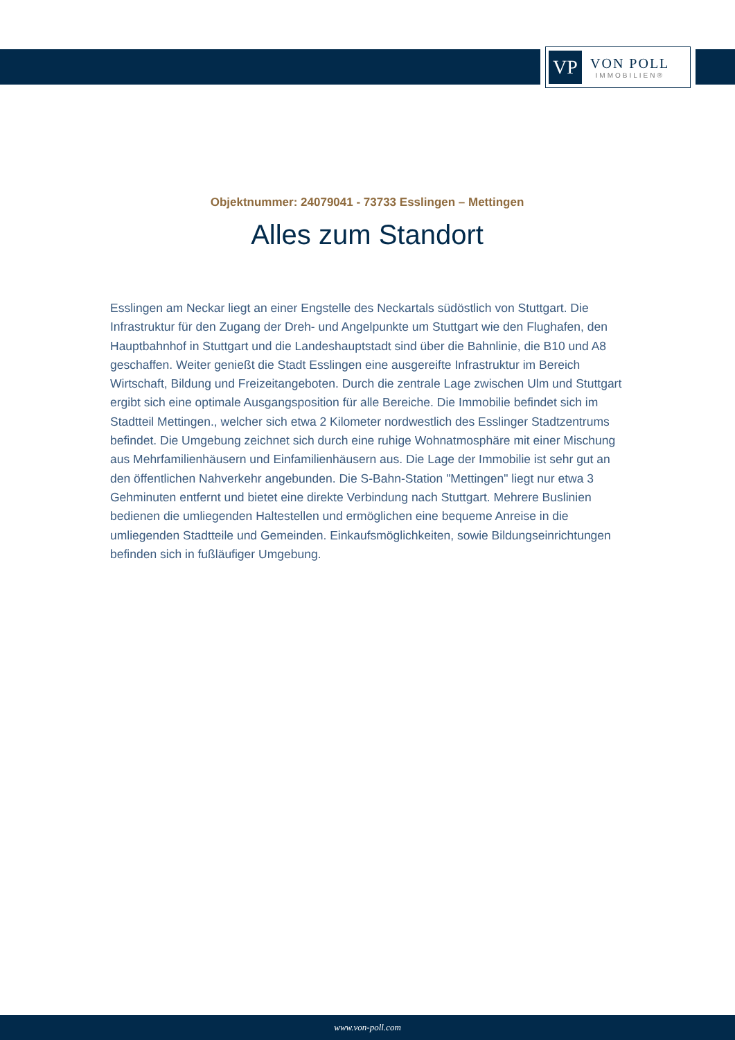VP
VON POLL
IMMOBILIEN®
Objektnummer: 24079041 - 73733 Esslingen – Mettingen
Alles zum Standort
Esslingen am Neckar liegt an einer Engstelle des Neckartals südöstlich von Stuttgart. Die Infrastruktur für den Zugang der Dreh- und Angelpunkte um Stuttgart wie den Flughafen, den Hauptbahnhof in Stuttgart und die Landeshauptstadt sind über die Bahnlinie, die B10 und A8 geschaffen. Weiter genießt die Stadt Esslingen eine ausgereifte Infrastruktur im Bereich Wirtschaft, Bildung und Freizeitangeboten. Durch die zentrale Lage zwischen Ulm und Stuttgart ergibt sich eine optimale Ausgangsposition für alle Bereiche. Die Immobilie befindet sich im Stadtteil Mettingen., welcher sich etwa 2 Kilometer nordwestlich des Esslinger Stadtzentrums befindet. Die Umgebung zeichnet sich durch eine ruhige Wohnatmosphäre mit einer Mischung aus Mehrfamilienhäusern und Einfamilienhäusern aus. Die Lage der Immobilie ist sehr gut an den öffentlichen Nahverkehr angebunden. Die S-Bahn-Station "Mettingen" liegt nur etwa 3 Gehminuten entfernt und bietet eine direkte Verbindung nach Stuttgart. Mehrere Buslinien bedienen die umliegenden Haltestellen und ermöglichen eine bequeme Anreise in die umliegenden Stadtteile und Gemeinden. Einkaufsmöglichkeiten, sowie Bildungseinrichtungen befinden sich in fußläufiger Umgebung.
www.von-poll.com